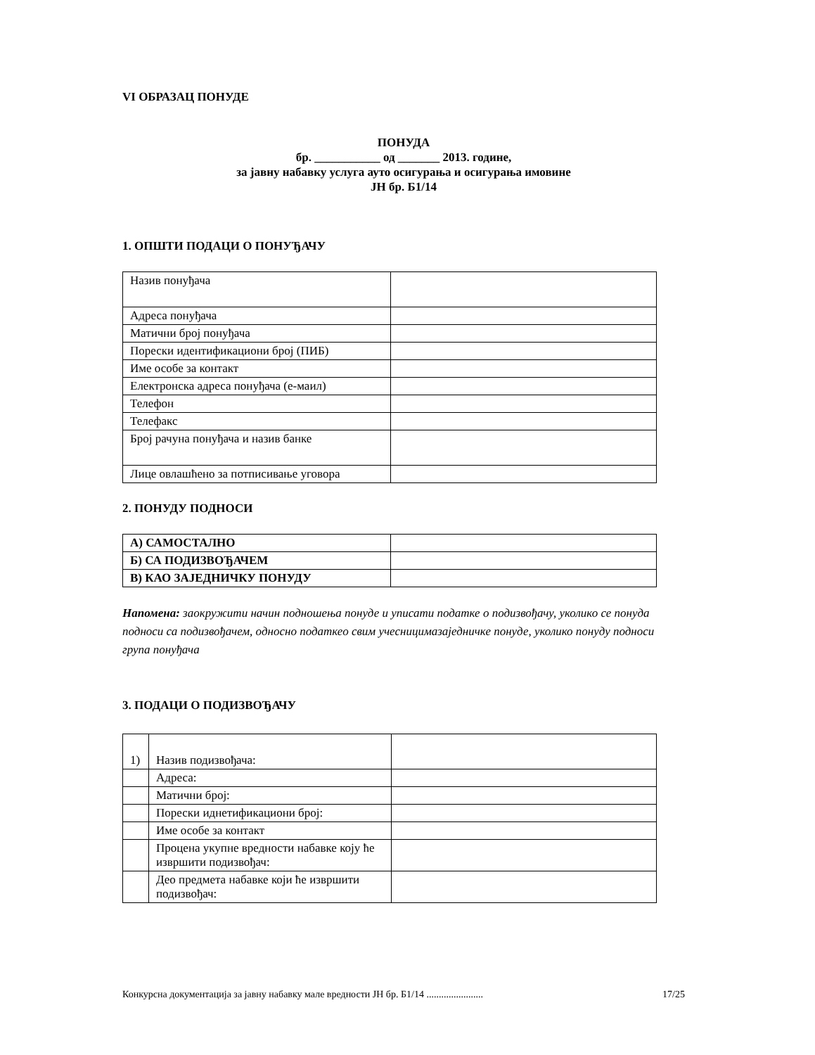VI ОБРАЗАЦ ПОНУДЕ
ПОНУДА
бр. ___________ од _______ 2013. године,
за јавну набавку услуга ауто осигурања и осигурања имовине
ЈН бр. Б1/14
1. ОПШТИ ПОДАЦИ О ПОНУЂАЧУ
| Назив понуђача | |
| Адреса понуђача | |
| Матични број понуђача | |
| Порески идентификациони број (ПИБ) | |
| Име особе за контакт | |
| Електронска адреса понуђача (е-маил) | |
| Телефон | |
| Телефакс | |
| Број рачуна понуђача и назив банке | |
| Лице овлашћено за потписивање уговора | |
2. ПОНУДУ ПОДНОСИ
| А) САМОСТАЛНО | |
| Б) СА ПОДИЗВОЂАЧЕМ | |
| В) КАО ЗАЈЕДНИЧКУ ПОНУДУ | |
Напомена: заокружити начин подношења понуде и уписати податке о подизвођачу, уколико се понуда подноси са подизвођачем, односно податкео свим учесницимазаједничке понуде, уколико понуду подноси група понуђача
3. ПОДАЦИ О ПОДИЗВОЂАЧУ
| 1) | Назив подизвођача: | |
| | Адреса: | |
| | Матични број: | |
| | Порески иднетификациони број: | |
| | Име особе за контакт | |
| | Процена укупне вредности набавке коју ће извршити подизвођач: | |
| | Део предмета набавке који ће извршити подизвођач: | |
Конкурсна документација за јавну набавку мале вредности ЈН бр. Б1/14 ....................... 17/25